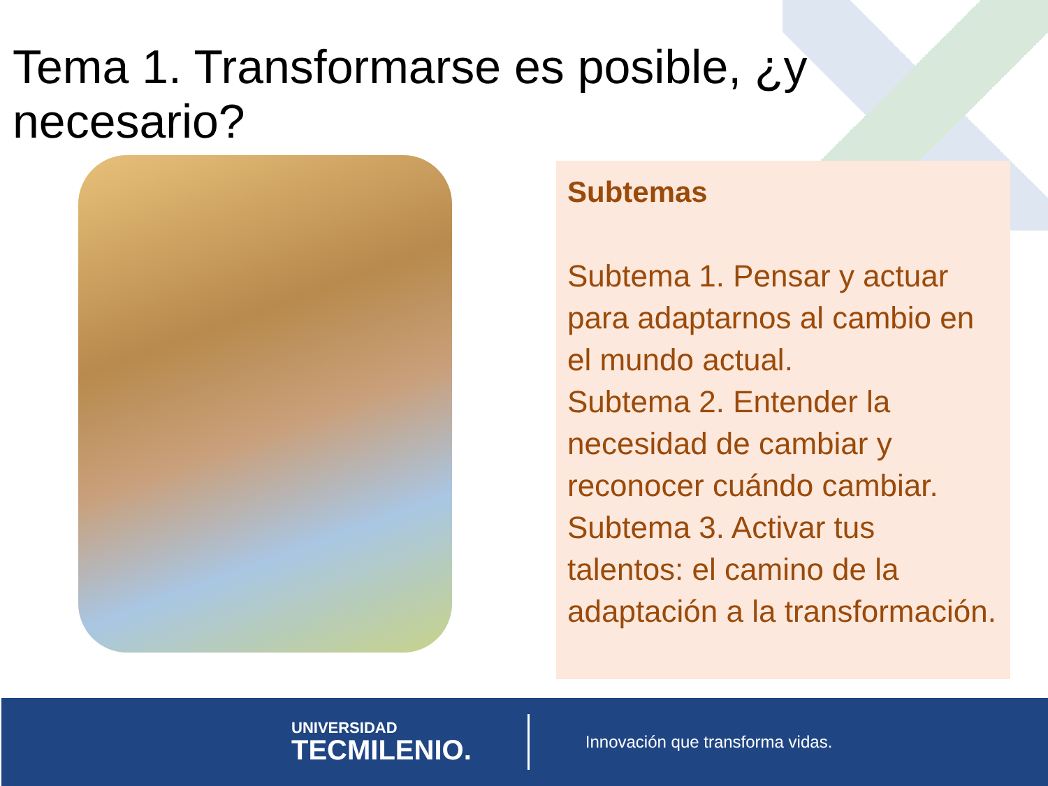Tema 1. Transformarse es posible, ¿y necesario?
Subtemas
Subtema 1. Pensar y actuar para adaptarnos al cambio en el mundo actual.
Subtema 2. Entender la necesidad de cambiar y reconocer cuándo cambiar.
Subtema 3. Activar tus talentos: el camino de la adaptación a la transformación.
UNIVERSIDAD
TECMILENIO.
Innovación que transforma vidas.